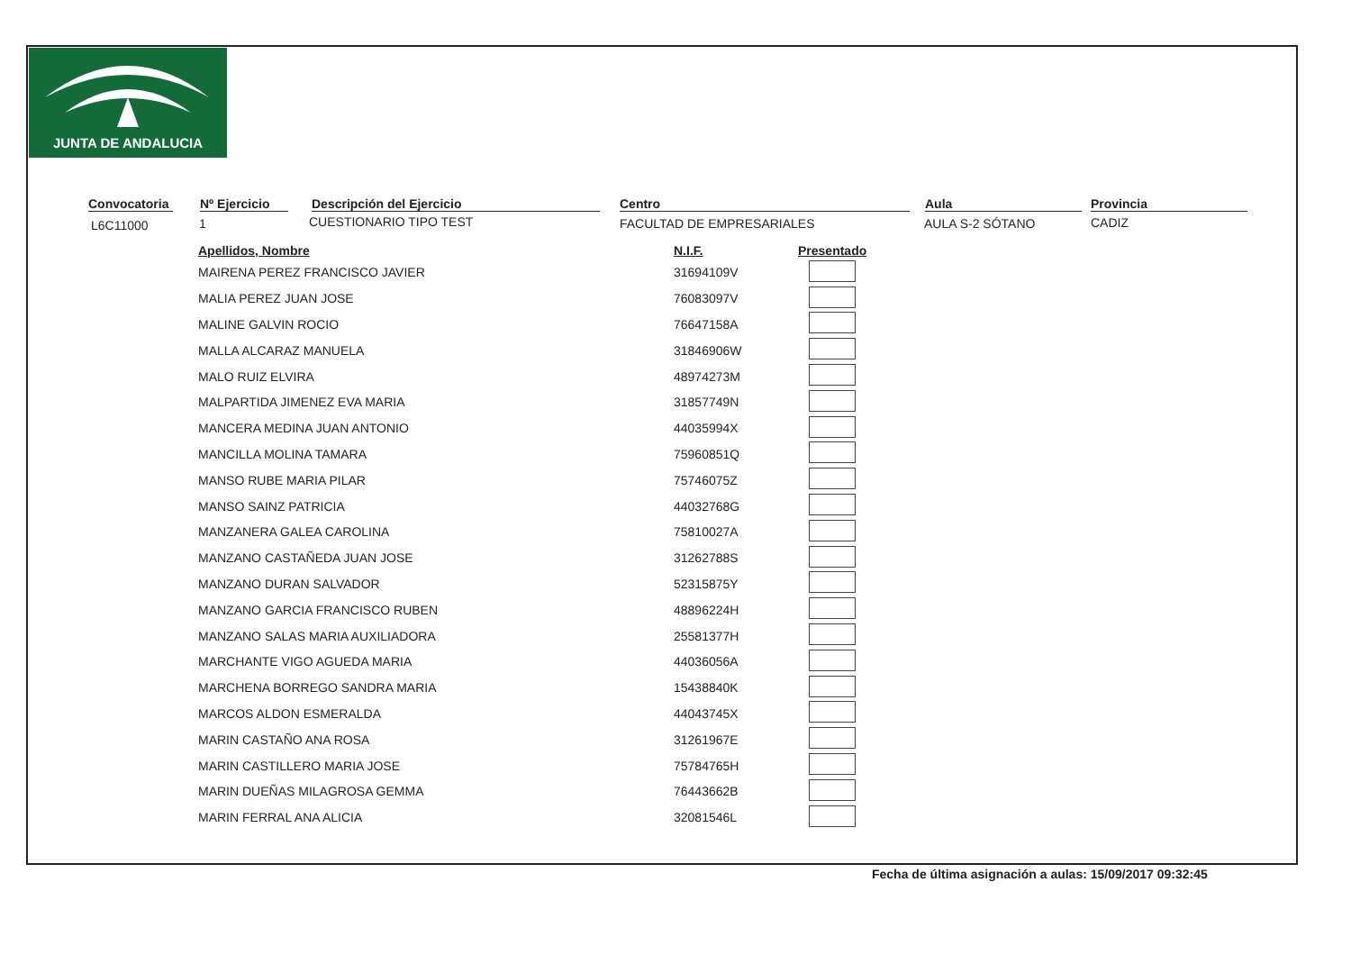JUNTA DE ANDALUCIA
Convocatoria
Nº Ejercicio
Descripción del Ejercicio Centro Aula Provincia
L6C11000 1 CUESTIONARIO TIPO TEST FACULTAD DE EMPRESARIALES AULA S-2 SÓTANO CADIZ
| Apellidos, Nombre | N.I.F. | Presentado |
| --- | --- | --- |
| MAIRENA PEREZ FRANCISCO JAVIER | 31694109V | |
| MALIA PEREZ JUAN JOSE | 76083097V | |
| MALINE GALVIN ROCIO | 76647158A | |
| MALLA ALCARAZ MANUELA | 31846906W | |
| MALO RUIZ ELVIRA | 48974273M | |
| MALPARTIDA JIMENEZ EVA MARIA | 31857749N | |
| MANCERA MEDINA JUAN ANTONIO | 44035994X | |
| MANCILLA MOLINA TAMARA | 75960851Q | |
| MANSO RUBE MARIA PILAR | 75746075Z | |
| MANSO SAINZ PATRICIA | 44032768G | |
| MANZANERA GALEA CAROLINA | 75810027A | |
| MANZANO CASTAÑEDA JUAN JOSE | 31262788S | |
| MANZANO DURAN SALVADOR | 52315875Y | |
| MANZANO GARCIA FRANCISCO RUBEN | 48896224H | |
| MANZANO SALAS MARIA AUXILIADORA | 25581377H | |
| MARCHANTE VIGO AGUEDA MARIA | 44036056A | |
| MARCHENA BORREGO SANDRA MARIA | 15438840K | |
| MARCOS ALDON ESMERALDA | 44043745X | |
| MARIN CASTAÑO ANA ROSA | 31261967E | |
| MARIN CASTILLERO MARIA JOSE | 75784765H | |
| MARIN DUEÑAS MILAGROSA GEMMA | 76443662B | |
| MARIN FERRAL ANA ALICIA | 32081546L | |
Fecha de última asignación a aulas: 15/09/2017 09:32:45